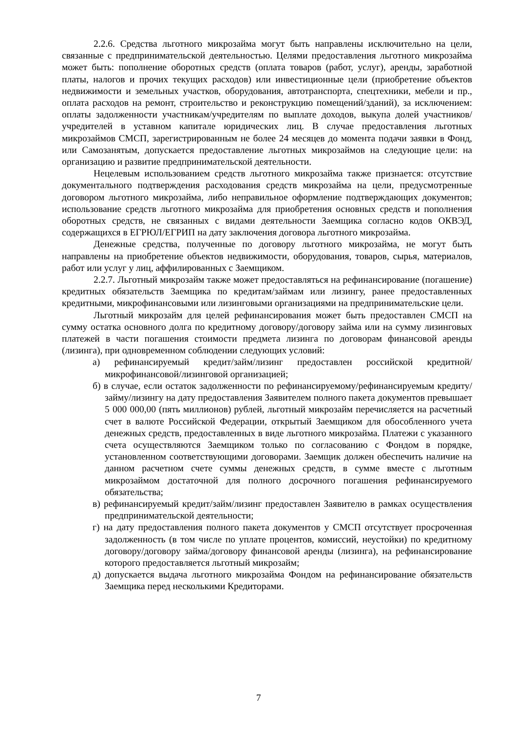2.2.6. Средства льготного микрозайма могут быть направлены исключительно на цели, связанные с предпринимательской деятельностью. Целями предоставления льготного микрозайма может быть: пополнение оборотных средств (оплата товаров (работ, услуг), аренды, заработной платы, налогов и прочих текущих расходов) или инвестиционные цели (приобретение объектов недвижимости и земельных участков, оборудования, автотранспорта, спецтехники, мебели и пр., оплата расходов на ремонт, строительство и реконструкцию помещений/зданий), за исключением: оплаты задолженности участникам/учредителям по выплате доходов, выкупа долей участников/учредителей в уставном капитале юридических лиц. В случае предоставления льготных микрозаймов СМСП, зарегистрированным не более 24 месяцев до момента подачи заявки в Фонд, или Самозанятым, допускается предоставление льготных микрозаймов на следующие цели: на организацию и развитие предпринимательской деятельности.
Нецелевым использованием средств льготного микрозайма также признается: отсутствие документального подтверждения расходования средств микрозайма на цели, предусмотренные договором льготного микрозайма, либо неправильное оформление подтверждающих документов; использование средств льготного микрозайма для приобретения основных средств и пополнения оборотных средств, не связанных с видами деятельности Заемщика согласно кодов ОКВЭД, содержащихся в ЕГРЮЛ/ЕГРИП на дату заключения договора льготного микрозайма.
Денежные средства, полученные по договору льготного микрозайма, не могут быть направлены на приобретение объектов недвижимости, оборудования, товаров, сырья, материалов, работ или услуг у лиц, аффилированных с Заемщиком.
2.2.7. Льготный микрозайм также может предоставляться на рефинансирование (погашение) кредитных обязательств Заемщика по кредитам/займам или лизингу, ранее предоставленных кредитными, микрофинансовыми или лизинговыми организациями на предпринимательские цели.
Льготный микрозайм для целей рефинансирования может быть предоставлен СМСП на сумму остатка основного долга по кредитному договору/договору займа или на сумму лизинговых платежей в части погашения стоимости предмета лизинга по договорам финансовой аренды (лизинга), при одновременном соблюдении следующих условий:
а) рефинансируемый кредит/займ/лизинг предоставлен российской кредитной/микрофинансовой/лизинговой организацией;
б) в случае, если остаток задолженности по рефинансируемому/рефинансируемым кредиту/займу/лизингу на дату предоставления Заявителем полного пакета документов превышает 5 000 000,00 (пять миллионов) рублей, льготный микрозайм перечисляется на расчетный счет в валюте Российской Федерации, открытый Заемщиком для обособленного учета денежных средств, предоставленных в виде льготного микрозайма. Платежи с указанного счета осуществляются Заемщиком только по согласованию с Фондом в порядке, установленном соответствующими договорами. Заемщик должен обеспечить наличие на данном расчетном счете суммы денежных средств, в сумме вместе с льготным микрозаймом достаточной для полного досрочного погашения рефинансируемого обязательства;
в) рефинансируемый кредит/займ/лизинг предоставлен Заявителю в рамках осуществления предпринимательской деятельности;
г) на дату предоставления полного пакета документов у СМСП отсутствует просроченная задолженность (в том числе по уплате процентов, комиссий, неустойки) по кредитному договору/договору займа/договору финансовой аренды (лизинга), на рефинансирование которого предоставляется льготный микрозайм;
д) допускается выдача льготного микрозайма Фондом на рефинансирование обязательств Заемщика перед несколькими Кредиторами.
7